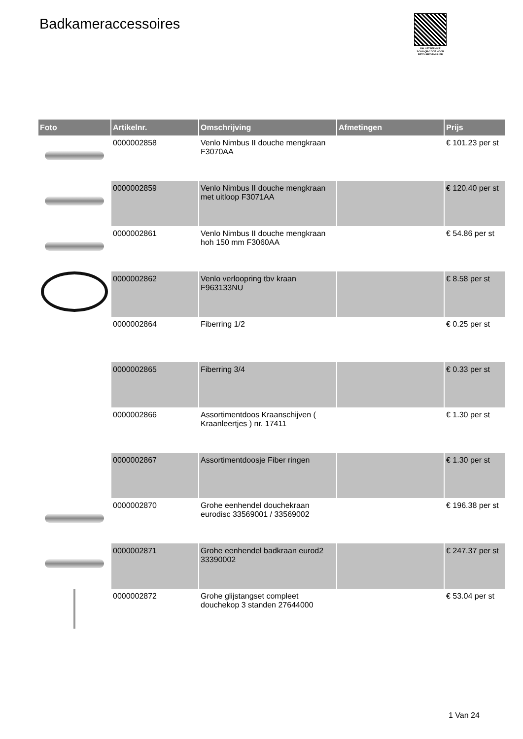Badkameraccessoires
PALLETSERVICE
SCAN QR-CODE VOOR RETOURFORMULIER
| Foto | Artikelnr. | Omschrijving | Afmetingen | Prijs |
| --- | --- | --- | --- | --- |
| | 0000002858 | Venlo Nimbus II douche mengkraan F3070AA | | € 101.23 per st |
| | 0000002859 | Venlo Nimbus II douche mengkraan met uitloop F3071AA | | € 120.40 per st |
| | 0000002861 | Venlo Nimbus II douche mengkraan hoh 150 mm F3060AA | | € 54.86 per st |
| | 0000002862 | Venlo verloopring tbv kraan F963133NU | | € 8.58 per st |
| | 0000002864 | Fiberring 1/2 | | € 0.25 per st |
| | 0000002865 | Fiberring 3/4 | | € 0.33 per st |
| | 0000002866 | Assortimentdoos Kraanschijven ( Kraanleertjes ) nr. 17411 | | € 1.30 per st |
| | 0000002867 | Assortimentdoosje Fiber ringen | | € 1.30 per st |
| | 0000002870 | Grohe eenhendel douchekraan eurodisc 33569001 / 33569002 | | € 196.38 per st |
| | 0000002871 | Grohe eenhendel badkraan eurod2 33390002 | | € 247.37 per st |
| | 0000002872 | Grohe glijstangset compleet douchekop 3 standen 27644000 | | € 53.04 per st |
1 Van 24